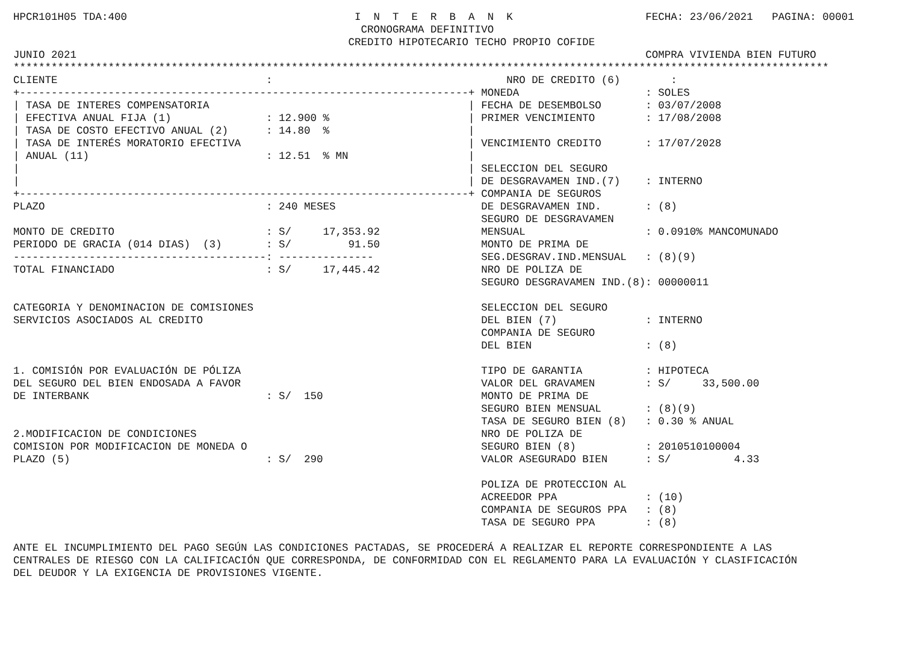HPCR101H05 TDA:400                                    I  N  T  E  R  B  A  N  K                     FECHA: 23/06/2021   PAGINA: 00001
                                                       CRONOGRAMA DEFINITIVO
                                                     CREDITO HIPOTECARIO TECHO PROPIO COFIDE
JUNIO 2021                                                                                          COMPRA VIVIENDA BIEN FUTURO
*********************************************************************************************************************************
CLIENTE                                 :                                     NRO DE CREDITO (6)        :
+-----------------------------------------------------------------------+ MONEDA                    : SOLES
| TASA DE INTERES COMPENSATORIA                                         | FECHA DE DESEMBOLSO       : 03/07/2008
| EFECTIVA ANUAL FIJA (1)               : 12.900 %                      | PRIMER VENCIMIENTO        : 17/08/2008
| TASA DE COSTO EFECTIVO ANUAL (2)      : 14.80  %                      |
| TASA DE INTERÉS MORATORIO EFECTIVA                                    | VENCIMIENTO CREDITO       : 17/07/2028
| ANUAL (11)                            : 12.51  % MN                   |
|                                                                       | SELECCION DEL SEGURO
|                                                                       | DE DESGRAVAMEN IND.(7)    : INTERNO
+-----------------------------------------------------------------------+ COMPANIA DE SEGUROS
PLAZO                                   : 240 MESES                       DE DESGRAVAMEN IND.       : (8)
                                                                          SEGURO DE DESGRAVAMEN
MONTO DE CREDITO                        : S/     17,353.92                MENSUAL                   : 0.0910% MANCOMUNADO
PERIODO DE GRACIA (014 DIAS)  (3)       : S/         91.50                MONTO DE PRIMA DE
----------------------------------------: ---------------                 SEG.DESGRAV.IND.MENSUAL   : (8)(9)
TOTAL FINANCIADO                        : S/     17,445.42                NRO DE POLIZA DE
                                                                          SEGURO DESGRAVAMEN IND.(8): 00000011

CATEGORIA Y DENOMINACION DE COMISIONES                                    SELECCION DEL SEGURO
SERVICIOS ASOCIADOS AL CREDITO                                            DEL BIEN (7)              : INTERNO
                                                                          COMPANIA DE SEGURO
                                                                          DEL BIEN                  : (8)

1. COMISIÓN POR EVALUACIÓN DE PÓLIZA                                      TIPO DE GARANTIA          : HIPOTECA
DEL SEGURO DEL BIEN ENDOSADA A FAVOR                                      VALOR DEL GRAVAMEN        : S/     33,500.00
DE INTERBANK                            : S/  150                         MONTO DE PRIMA DE
                                                                          SEGURO BIEN MENSUAL       : (8)(9)
                                                                          TASA DE SEGURO BIEN (8)   : 0.30 % ANUAL
2.MODIFICACION DE CONDICIONES                                             NRO DE POLIZA DE
COMISION POR MODIFICACION DE MONEDA O                                     SEGURO BIEN (8)           : 2010510100004
PLAZO (5)                               : S/  290                         VALOR ASEGURADO BIEN      : S/          4.33

                                                                          POLIZA DE PROTECCION AL
                                                                          ACREEDOR PPA              : (10)
                                                                          COMPANIA DE SEGUROS PPA   : (8)
                                                                          TASA DE SEGURO PPA        : (8)

ANTE EL INCUMPLIMIENTO DEL PAGO SEGÚN LAS CONDICIONES PACTADAS, SE PROCEDERÁ A REALIZAR EL REPORTE CORRESPONDIENTE A LAS
CENTRALES DE RIESGO CON LA CALIFICACIÓN QUE CORRESPONDA, DE CONFORMIDAD CON EL REGLAMENTO PARA LA EVALUACIÓN Y CLASIFICACIÓN
DEL DEUDOR Y LA EXIGENCIA DE PROVISIONES VIGENTE.